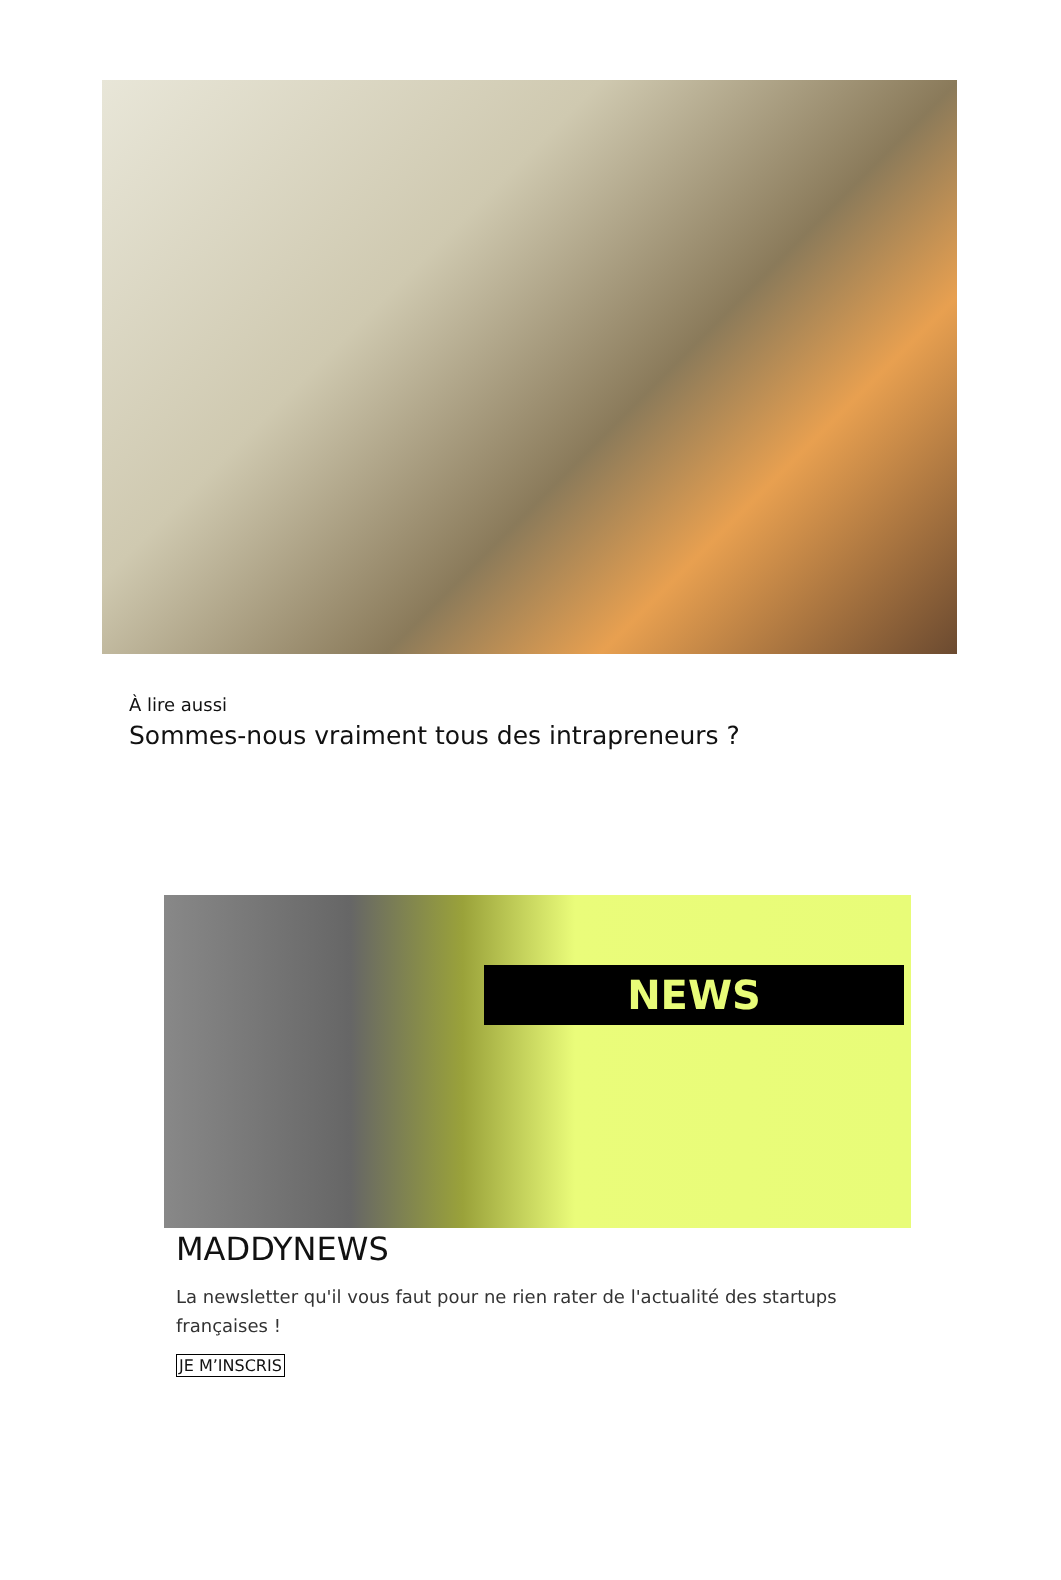À lire aussi
Sommes-nous vraiment tous des intrapreneurs ?
NEWS
MADDYNEWS
La newsletter qu'il vous faut pour ne rien rater de l'actualité des startups françaises !
JE M’INSCRIS